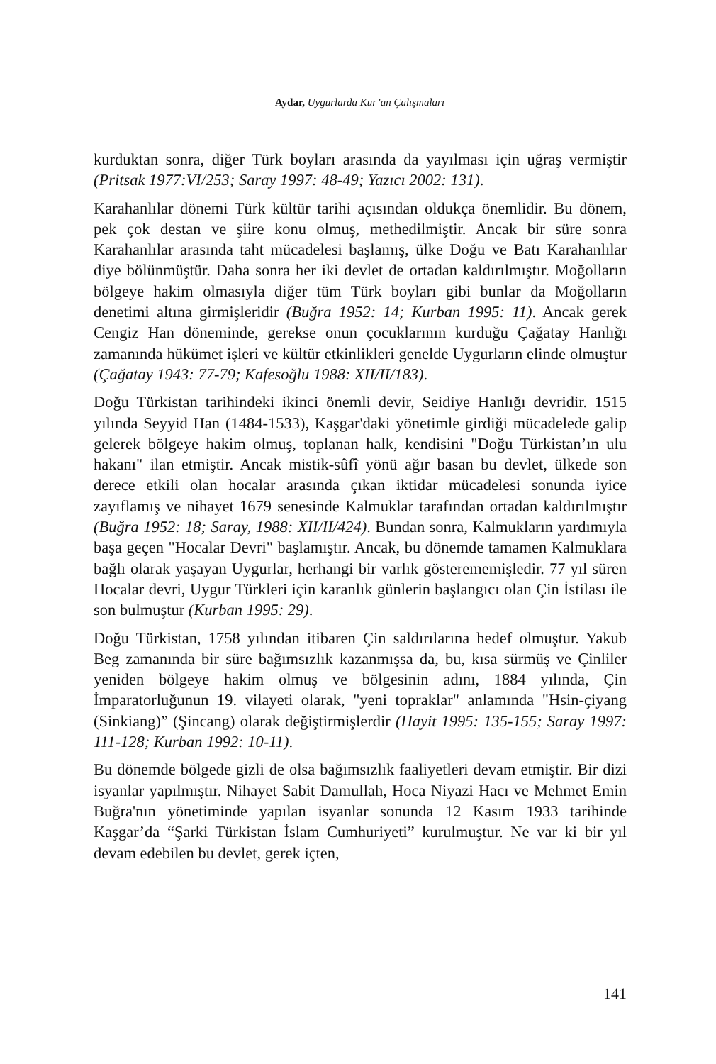Aydar, Uygurlarda Kur’an Çalışmaları
kurduktan sonra, diğer Türk boyları arasında da yayılması için uğraş vermiştir (Pritsak 1977:VI/253; Saray 1997: 48-49; Yazıcı 2002: 131).
Karahanlılar dönemi Türk kültür tarihi açısından oldukça önemlidir. Bu dönem, pek çok destan ve şiire konu olmuş, methedilmiştir. Ancak bir süre sonra Karahanlılar arasında taht mücadelesi başlamış, ülke Doğu ve Batı Karahanlılar diye bölünmüştür. Daha sonra her iki devlet de ortadan kaldırılmıştır. Moğolların bölgeye hakim olmasıyla diğer tüm Türk boyları gibi bunlar da Moğolların denetimi altına girmişleridir (Buğra 1952: 14; Kurban 1995: 11). Ancak gerek Cengiz Han döneminde, gerekse onun çocuklarının kurduğu Çağatay Hanlığı zamanında hükümet işleri ve kültür etkinlikleri genelde Uygurların elinde olmuştur (Çağatay 1943: 77-79; Kafesoğlu 1988: XII/II/183).
Doğu Türkistan tarihindeki ikinci önemli devir, Seidiye Hanlığı devridir. 1515 yılında Seyyid Han (1484-1533), Kaşgar'daki yönetimle girdiği mücadelede galip gelerek bölgeye hakim olmuş, toplanan halk, kendisini "Doğu Türkistan’ın ulu hakanı" ilan etmiştir. Ancak mistik-sûfî yönü ağır basan bu devlet, ülkede son derece etkili olan hocalar arasında çıkan iktidar mücadelesi sonunda iyice zayıflamış ve nihayet 1679 senesinde Kalmuklar tarafından ortadan kaldırılmıştır (Buğra 1952: 18; Saray, 1988: XII/II/424). Bundan sonra, Kalmukların yardımıyla başa geçen "Hocalar Devri" başlamıştır. Ancak, bu dönemde tamamen Kalmuklara bağlı olarak yaşayan Uygurlar, herhangi bir varlık gösterememişledir. 77 yıl süren Hocalar devri, Uygur Türkleri için karanlık günlerin başlangıcı olan Çin İstilası ile son bulmuştur (Kurban 1995: 29).
Doğu Türkistan, 1758 yılından itibaren Çin saldırılarına hedef olmuştur. Yakub Beg zamanında bir süre bağımsızlık kazanmışsa da, bu, kısa sürmüş ve Çinliler yeniden bölgeye hakim olmuş ve bölgesinin adını, 1884 yılında, Çin İmparatorluğunun 19. vilayeti olarak, "yeni topraklar" anlamında "Hsin-çiyang (Sinkiang)” (Şincang) olarak değiştirmişlerdir (Hayit 1995: 135-155; Saray 1997: 111-128; Kurban 1992: 10-11).
Bu dönemde bölgede gizli de olsa bağımsızlık faaliyetleri devam etmiştir. Bir dizi isyanlar yapılmıştır. Nihayet Sabit Damullah, Hoca Niyazi Hacı ve Mehmet Emin Buğra'nın yönetiminde yapılan isyanlar sonunda 12 Kasım 1933 tarihinde Kaşgar’da “Şarki Türkistan İslam Cumhuriyeti” kurulmuştur. Ne var ki bir yıl devam edebilen bu devlet, gerek içten,
141